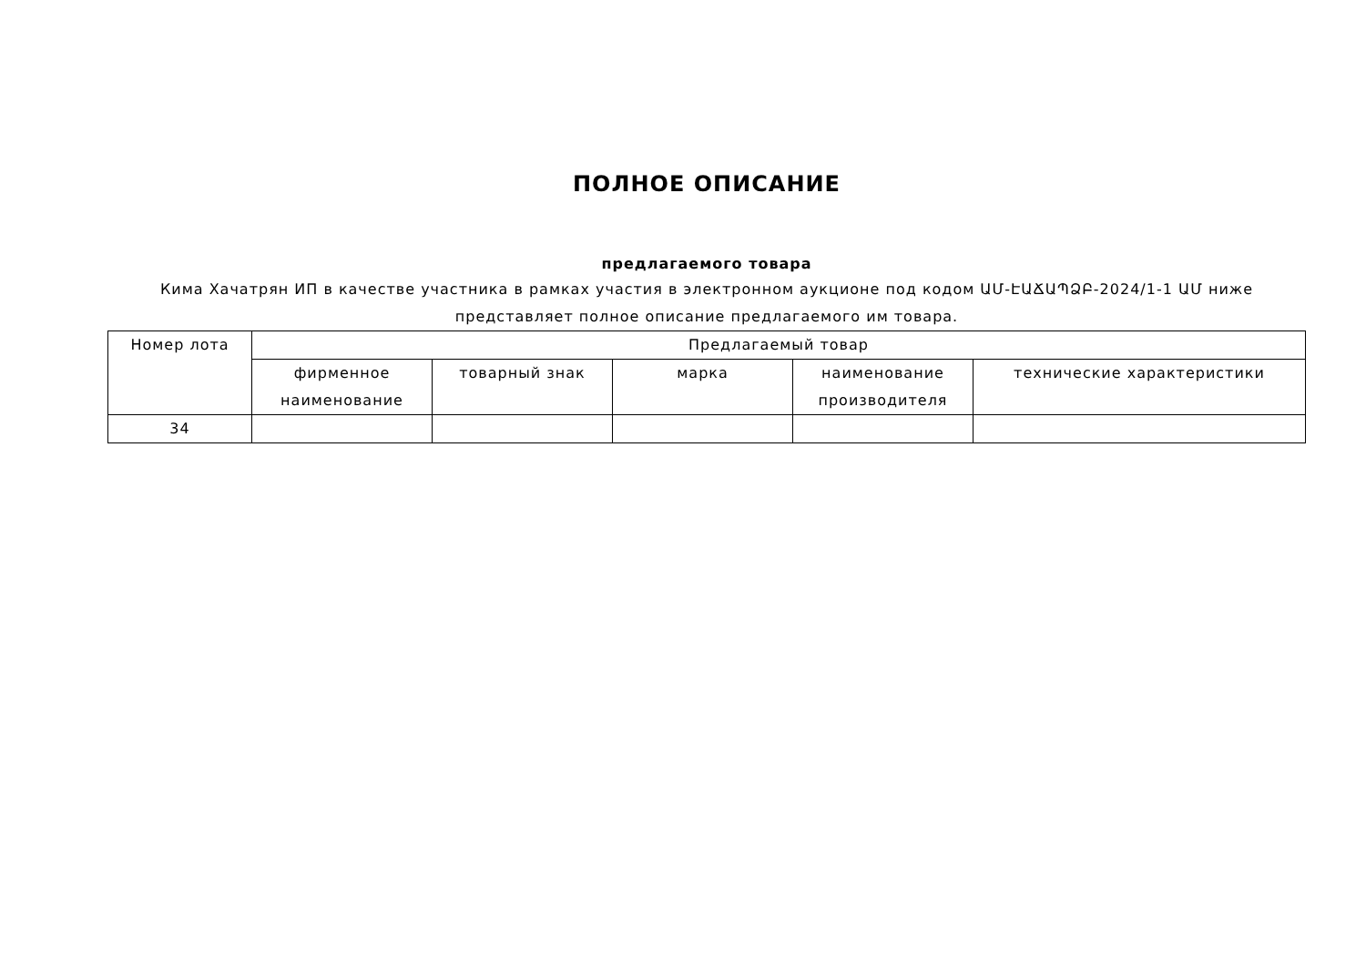ПОЛНОЕ ОПИСАНИЕ
предлагаемого товара
Кима Хачатрян ИП в качестве участника в рамках участия в электронном аукционе под кодом ԱՄ-ԷԱՃԱՊՁԲ-2024/1-1 ԱՄ ниже представляет полное описание предлагаемого им товара.
| Номер лота | Предлагаемый товар | | | | |
| --- | --- | --- | --- | --- | --- |
| | фирменное наименование | товарный знак | марка | наименование производителя | технические характеристики |
| 34 | | | | | |